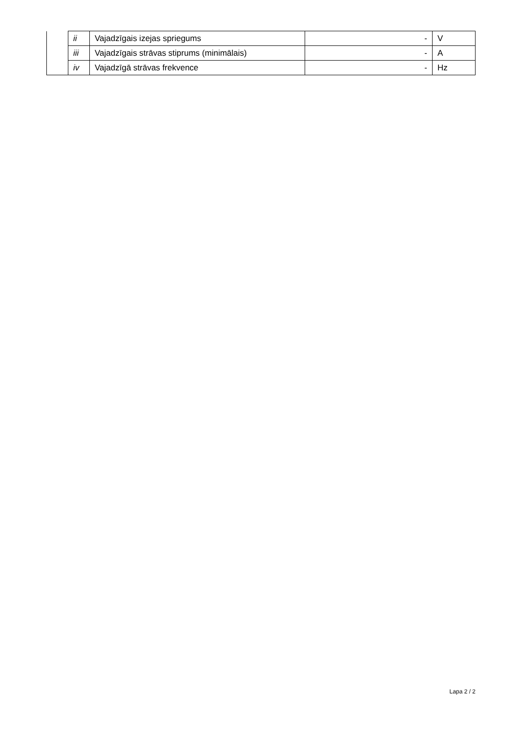| | ii | Vajadzīgais izejas spriegums | - | V |
| | iii | Vajadzīgais strāvas stiprums (minimālais) | - | A |
| | iv | Vajadzīgā strāvas frekvence | - | Hz |
Lapa 2 / 2